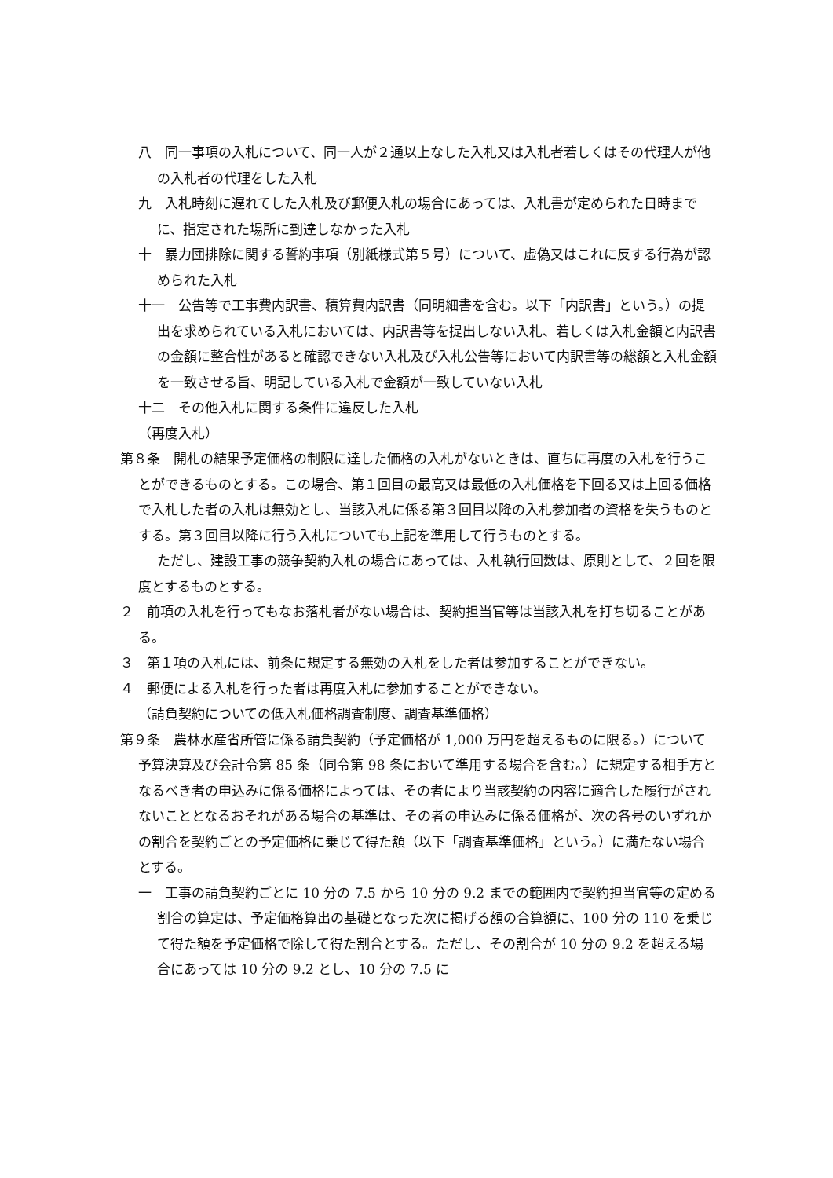八　同一事項の入札について、同一人が２通以上なした入札又は入札者若しくはその代理人が他の入札者の代理をした入札
九　入札時刻に遅れてした入札及び郵便入札の場合にあっては、入札書が定められた日時までに、指定された場所に到達しなかった入札
十　暴力団排除に関する誓約事項（別紙様式第５号）について、虚偽又はこれに反する行為が認められた入札
十一　公告等で工事費内訳書、積算費内訳書（同明細書を含む。以下「内訳書」という。）の提出を求められている入札においては、内訳書等を提出しない入札、若しくは入札金額と内訳書の金額に整合性があると確認できない入札及び入札公告等において内訳書等の総額と入札金額を一致させる旨、明記している入札で金額が一致していない入札
十二　その他入札に関する条件に違反した入札
（再度入札）
第８条　開札の結果予定価格の制限に達した価格の入札がないときは、直ちに再度の入札を行うことができるものとする。この場合、第１回目の最高又は最低の入札価格を下回る又は上回る価格で入札した者の入札は無効とし、当該入札に係る第３回目以降の入札参加者の資格を失うものとする。第３回目以降に行う入札についても上記を準用して行うものとする。
ただし、建設工事の競争契約入札の場合にあっては、入札執行回数は、原則として、２回を限度とするものとする。
２　前項の入札を行ってもなお落札者がない場合は、契約担当官等は当該入札を打ち切ることがある。
３　第１項の入札には、前条に規定する無効の入札をした者は参加することができない。
４　郵便による入札を行った者は再度入札に参加することができない。
（請負契約についての低入札価格調査制度、調査基準価格）
第９条　農林水産省所管に係る請負契約（予定価格が 1,000 万円を超えるものに限る。）について予算決算及び会計令第 85 条（同令第 98 条において準用する場合を含む。）に規定する相手方となるべき者の申込みに係る価格によっては、その者により当該契約の内容に適合した履行がされないこととなるおそれがある場合の基準は、その者の申込みに係る価格が、次の各号のいずれかの割合を契約ごとの予定価格に乗じて得た額（以下「調査基準価格」という。）に満たない場合とする。
一　工事の請負契約ごとに 10 分の 7.5 から 10 分の 9.2 までの範囲内で契約担当官等の定める割合の算定は、予定価格算出の基礎となった次に掲げる額の合算額に、100 分の 110 を乗じて得た額を予定価格で除して得た割合とする。ただし、その割合が 10 分の 9.2 を超える場合にあっては 10 分の 9.2 とし、10 分の 7.5 に